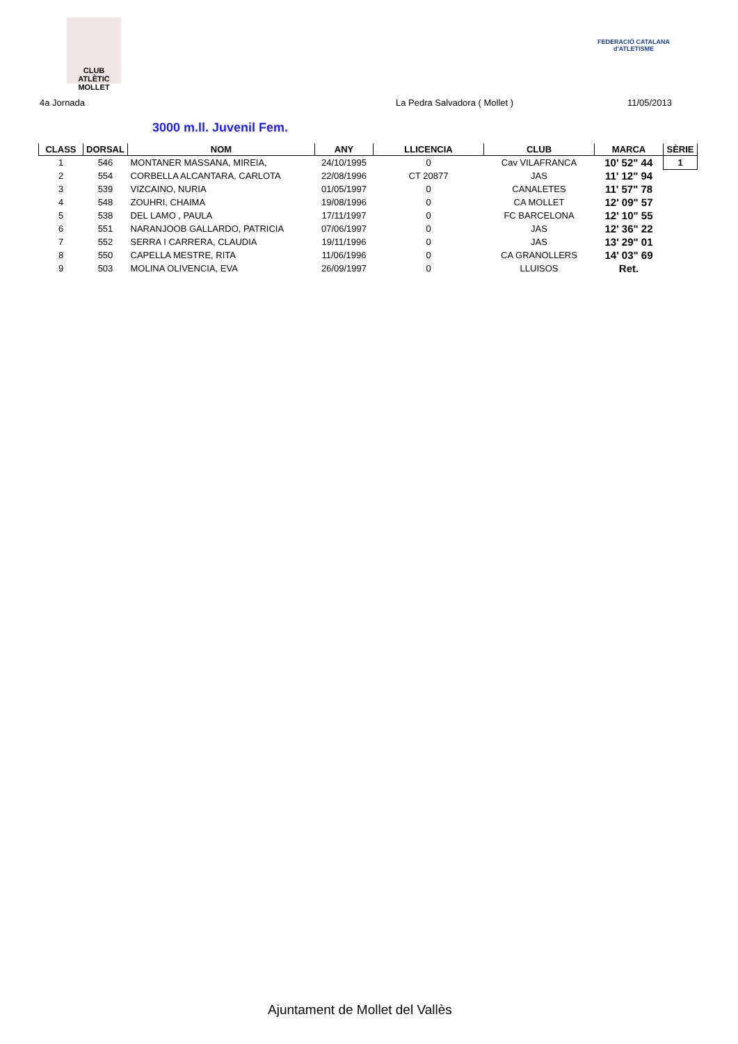CLUB ATLÈTIC MOLLET
FEDERACIÓ CATALANA d'ATLETISME
4a Jornada La Pedra Salvadora ( Mollet ) 11/05/2013
3000 m.ll. Juvenil Fem.
| CLASS | DORSAL | NOM | ANY | LLICENCIA | CLUB | MARCA | SÈRIE |
| --- | --- | --- | --- | --- | --- | --- | --- |
| 1 | 546 | MONTANER MASSANA, MIREIA, | 24/10/1995 | 0 | Cav VILAFRANCA | 10' 52" 44 | 1 |
| 2 | 554 | CORBELLA ALCANTARA, CARLOTA | 22/08/1996 | CT 20877 | JAS | 11' 12" 94 | |
| 3 | 539 | VIZCAINO, NURIA | 01/05/1997 | 0 | CANALETES | 11' 57" 78 | |
| 4 | 548 | ZOUHRI, CHAIMA | 19/08/1996 | 0 | CA MOLLET | 12' 09" 57 | |
| 5 | 538 | DEL LAMO , PAULA | 17/11/1997 | 0 | FC BARCELONA | 12' 10" 55 | |
| 6 | 551 | NARANJOOB GALLARDO, PATRICIA | 07/06/1997 | 0 | JAS | 12' 36" 22 | |
| 7 | 552 | SERRA I CARRERA, CLAUDIA | 19/11/1996 | 0 | JAS | 13' 29" 01 | |
| 8 | 550 | CAPELLA MESTRE, RITA | 11/06/1996 | 0 | CA GRANOLLERS | 14' 03" 69 | |
| 9 | 503 | MOLINA OLIVENCIA, EVA | 26/09/1997 | 0 | LLUISOS | Ret. | |
Ajuntament de Mollet del Vallès